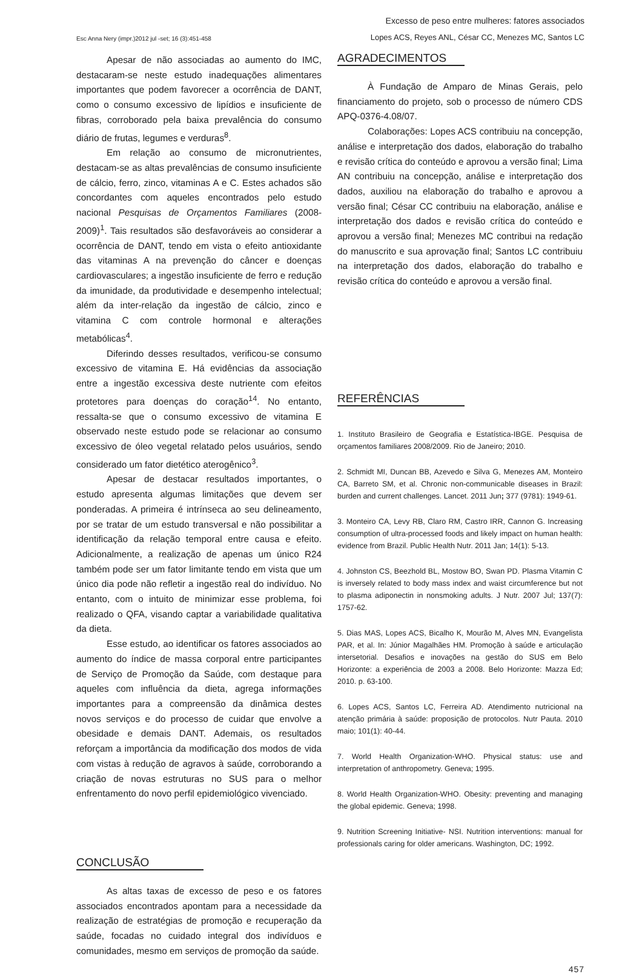Excesso de peso entre mulheres: fatores associados
Esc Anna Nery (impr.)2012 jul -set; 16 (3):451-458 Lopes ACS, Reyes ANL, César CC, Menezes MC, Santos LC
Apesar de não associadas ao aumento do IMC, destacaram-se neste estudo inadequações alimentares importantes que podem favorecer a ocorrência de DANT, como o consumo excessivo de lipídios e insuficiente de fibras, corroborado pela baixa prevalência do consumo diário de frutas, legumes e verduras<sup>8</sup>.
Em relação ao consumo de micronutrientes, destacam-se as altas prevalências de consumo insuficiente de cálcio, ferro, zinco, vitaminas A e C. Estes achados são concordantes com aqueles encontrados pelo estudo nacional Pesquisas de Orçamentos Familiares (2008-2009)<sup>1</sup>. Tais resultados são desfavoráveis ao considerar a ocorrência de DANT, tendo em vista o efeito antioxidante das vitaminas A na prevenção do câncer e doenças cardiovasculares; a ingestão insuficiente de ferro e redução da imunidade, da produtividade e desempenho intelectual; além da inter-relação da ingestão de cálcio, zinco e vitamina C com controle hormonal e alterações metabólicas<sup>4</sup>.
Diferindo desses resultados, verificou-se consumo excessivo de vitamina E. Há evidências da associação entre a ingestão excessiva deste nutriente com efeitos protetores para doenças do coração<sup>14</sup>. No entanto, ressalta-se que o consumo excessivo de vitamina E observado neste estudo pode se relacionar ao consumo excessivo de óleo vegetal relatado pelos usuários, sendo considerado um fator dietético aterogênico<sup>3</sup>.
Apesar de destacar resultados importantes, o estudo apresenta algumas limitações que devem ser ponderadas. A primeira é intrínseca ao seu delineamento, por se tratar de um estudo transversal e não possibilitar a identificação da relação temporal entre causa e efeito. Adicionalmente, a realização de apenas um único R24 também pode ser um fator limitante tendo em vista que um único dia pode não refletir a ingestão real do indivíduo. No entanto, com o intuito de minimizar esse problema, foi realizado o QFA, visando captar a variabilidade qualitativa da dieta.
Esse estudo, ao identificar os fatores associados ao aumento do índice de massa corporal entre participantes de Serviço de Promoção da Saúde, com destaque para aqueles com influência da dieta, agrega informações importantes para a compreensão da dinâmica destes novos serviços e do processo de cuidar que envolve a obesidade e demais DANT. Ademais, os resultados reforçam a importância da modificação dos modos de vida com vistas à redução de agravos à saúde, corroborando a criação de novas estruturas no SUS para o melhor enfrentamento do novo perfil epidemiológico vivenciado.
CONCLUSÃO
As altas taxas de excesso de peso e os fatores associados encontrados apontam para a necessidade da realização de estratégias de promoção e recuperação da saúde, focadas no cuidado integral dos indivíduos e comunidades, mesmo em serviços de promoção da saúde.
AGRADECIMENTOS
À Fundação de Amparo de Minas Gerais, pelo financiamento do projeto, sob o processo de número CDS APQ-0376-4.08/07.
Colaborações: Lopes ACS contribuiu na concepção, análise e interpretação dos dados, elaboração do trabalho e revisão crítica do conteúdo e aprovou a versão final; Lima AN contribuiu na concepção, análise e interpretação dos dados, auxiliou na elaboração do trabalho e aprovou a versão final; César CC contribuiu na elaboração, análise e interpretação dos dados e revisão crítica do conteúdo e aprovou a versão final; Menezes MC contribui na redação do manuscrito e sua aprovação final; Santos LC contribuiu na interpretação dos dados, elaboração do trabalho e revisão crítica do conteúdo e aprovou a versão final.
REFERÊNCIAS
1. Instituto Brasileiro de Geografia e Estatística-IBGE. Pesquisa de orçamentos familiares 2008/2009. Rio de Janeiro; 2010.
2. Schmidt MI, Duncan BB, Azevedo e Silva G, Menezes AM, Monteiro CA, Barreto SM, et al. Chronic non-communicable diseases in Brazil: burden and current challenges. Lancet. 2011 Jun; 377 (9781): 1949-61.
3. Monteiro CA, Levy RB, Claro RM, Castro IRR, Cannon G. Increasing consumption of ultra-processed foods and likely impact on human health: evidence from Brazil. Public Health Nutr. 2011 Jan; 14(1): 5-13.
4. Johnston CS, Beezhold BL, Mostow BO, Swan PD. Plasma Vitamin C is inversely related to body mass index and waist circumference but not to plasma adiponectin in nonsmoking adults. J Nutr. 2007 Jul; 137(7): 1757-62.
5. Dias MAS, Lopes ACS, Bicalho K, Mourão M, Alves MN, Evangelista PAR, et al. In: Júnior Magalhães HM. Promoção à saúde e articulação intersetorial. Desafios e inovações na gestão do SUS em Belo Horizonte: a experiência de 2003 a 2008. Belo Horizonte: Mazza Ed; 2010. p. 63-100.
6. Lopes ACS, Santos LC, Ferreira AD. Atendimento nutricional na atenção primária à saúde: proposição de protocolos. Nutr Pauta. 2010 maio; 101(1): 40-44.
7. World Health Organization-WHO. Physical status: use and interpretation of anthropometry. Geneva; 1995.
8. World Health Organization-WHO. Obesity: preventing and managing the global epidemic. Geneva; 1998.
9. Nutrition Screening Initiative- NSI. Nutrition interventions: manual for professionals caring for older americans. Washington, DC; 1992.
457